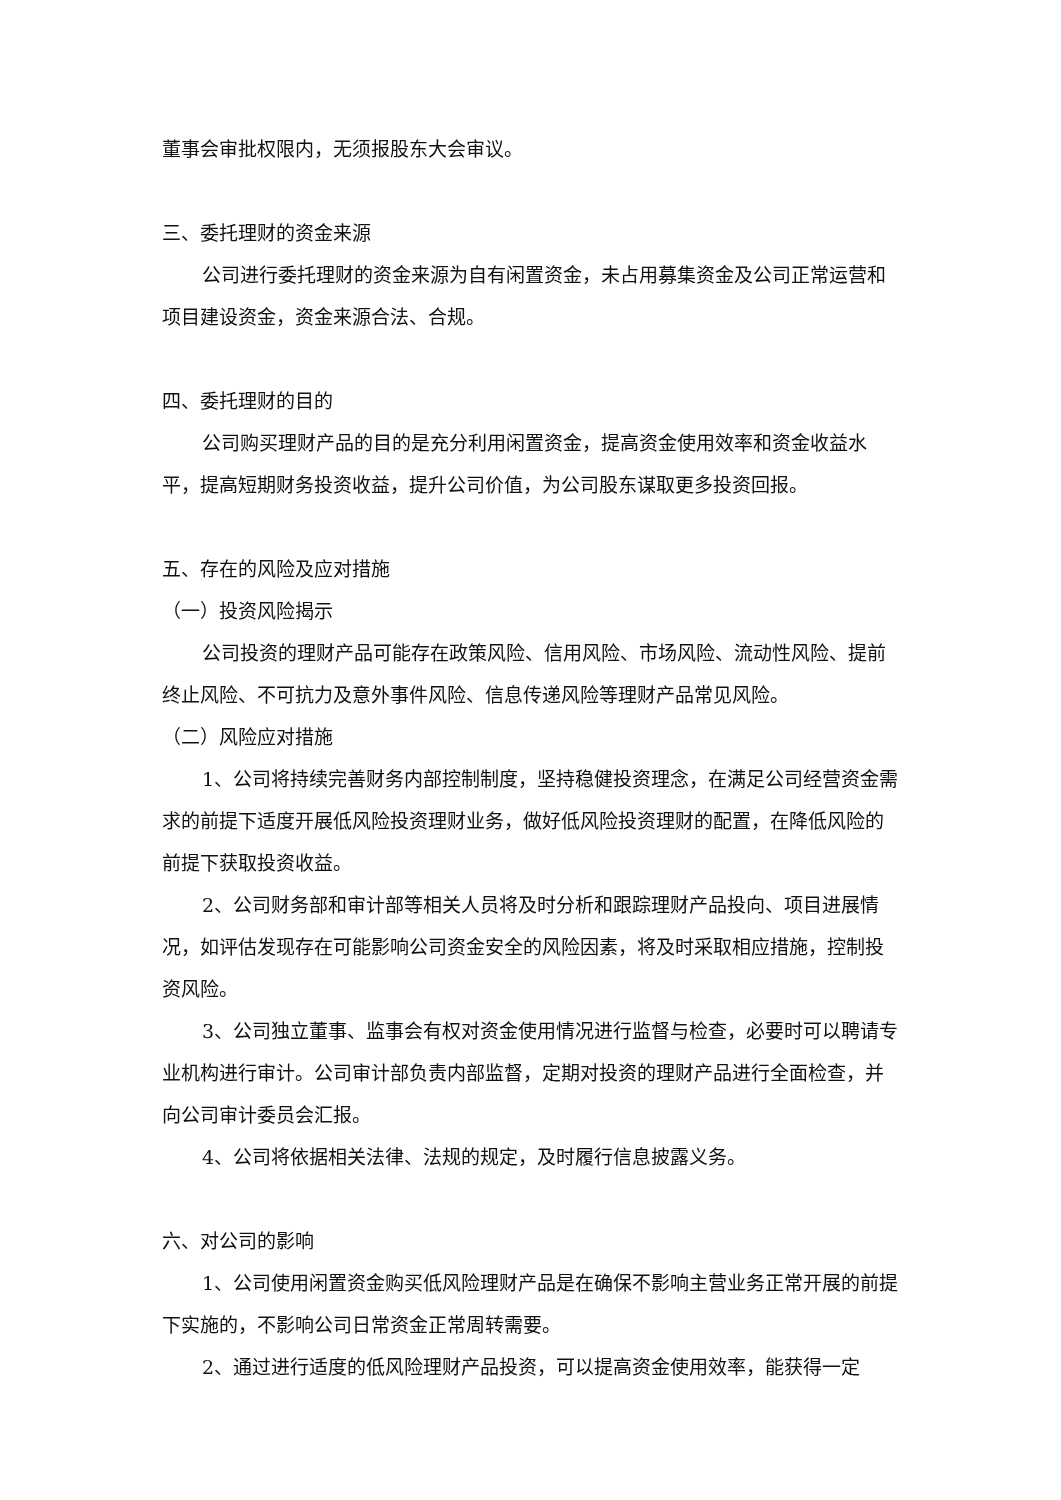董事会审批权限内，无须报股东大会审议。
三、委托理财的资金来源
公司进行委托理财的资金来源为自有闲置资金，未占用募集资金及公司正常运营和项目建设资金，资金来源合法、合规。
四、委托理财的目的
公司购买理财产品的目的是充分利用闲置资金，提高资金使用效率和资金收益水平，提高短期财务投资收益，提升公司价值，为公司股东谋取更多投资回报。
五、存在的风险及应对措施
（一）投资风险揭示
公司投资的理财产品可能存在政策风险、信用风险、市场风险、流动性风险、提前终止风险、不可抗力及意外事件风险、信息传递风险等理财产品常见风险。
（二）风险应对措施
1、公司将持续完善财务内部控制制度，坚持稳健投资理念，在满足公司经营资金需求的前提下适度开展低风险投资理财业务，做好低风险投资理财的配置，在降低风险的前提下获取投资收益。
2、公司财务部和审计部等相关人员将及时分析和跟踪理财产品投向、项目进展情况，如评估发现存在可能影响公司资金安全的风险因素，将及时采取相应措施，控制投资风险。
3、公司独立董事、监事会有权对资金使用情况进行监督与检查，必要时可以聘请专业机构进行审计。公司审计部负责内部监督，定期对投资的理财产品进行全面检查，并向公司审计委员会汇报。
4、公司将依据相关法律、法规的规定，及时履行信息披露义务。
六、对公司的影响
1、公司使用闲置资金购买低风险理财产品是在确保不影响主营业务正常开展的前提下实施的，不影响公司日常资金正常周转需要。
2、通过进行适度的低风险理财产品投资，可以提高资金使用效率，能获得一定